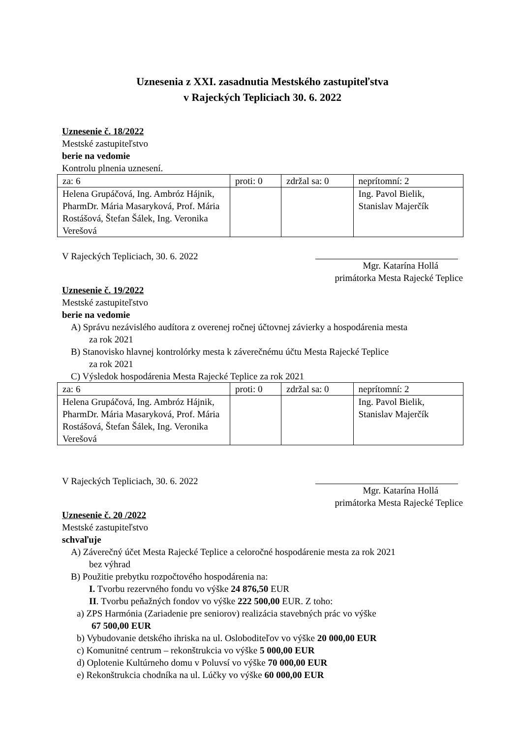Uznesenia z XXI. zasadnutia Mestského zastupiteľstva
v Rajeckých Tepliciach 30. 6. 2022
Uznesenie č. 18/2022
Mestské zastupiteľstvo
berie na vedomie
Kontrolu plnenia uznesení.
| za: 6 | proti: 0 | zdržal sa: 0 | neprítomní: 2 |
| Helena Grupáčová, Ing. Ambróz Hájnik, PharmDr. Mária Masaryková, Prof. Mária Rostášová, Štefan Šálek, Ing. Veronika Verešová | | | Ing. Pavol Bielik, Stanislav Majerčík |
V Rajeckých Tepliciach, 30. 6. 2022
Mgr. Katarína Hollá
primátorka Mesta Rajecké Teplice
Uznesenie č. 19/2022
Mestské zastupiteľstvo
berie na vedomie
A) Správu nezávislého audítora z overenej ročnej účtovnej závierky a hospodárenia mesta
za rok 2021
B) Stanovisko hlavnej kontrolórky mesta k záverečnému účtu Mesta Rajecké Teplice
za rok 2021
C) Výsledok hospodárenia Mesta Rajecké Teplice za rok 2021
| za: 6 | proti: 0 | zdržal sa: 0 | neprítomní: 2 |
| Helena Grupáčová, Ing. Ambróz Hájnik, PharmDr. Mária Masaryková, Prof. Mária Rostášová, Štefan Šálek, Ing. Veronika Verešová | | | Ing. Pavol Bielik, Stanislav Majerčík |
V Rajeckých Tepliciach, 30. 6. 2022
Mgr. Katarína Hollá
primátorka Mesta Rajecké Teplice
Uznesenie č. 20 /2022
Mestské zastupiteľstvo
schvaľuje
A) Záverečný účet Mesta Rajecké Teplice a celoročné hospodárenie mesta za rok 2021
bez výhrad
B) Použitie prebytku rozpočtového hospodárenia na:
I. Tvorbu rezervného fondu vo výške 24 876,50 EUR
II. Tvorbu peňažných fondov vo výške 222 500,00 EUR. Z toho:
a) ZPS Harmónia (Zariadenie pre seniorov) realizácia stavebných prác vo výške
67 500,00 EUR
b) Vybudovanie detského ihriska na ul. Osloboditeľov vo výške 20 000,00 EUR
c) Komunitné centrum – rekonštrukcia vo výške 5 000,00 EUR
d) Oplotenie Kultúrneho domu v Poluvsí vo výške 70 000,00 EUR
e) Rekonštrukcia chodníka na ul. Lúčky vo výške 60 000,00 EUR